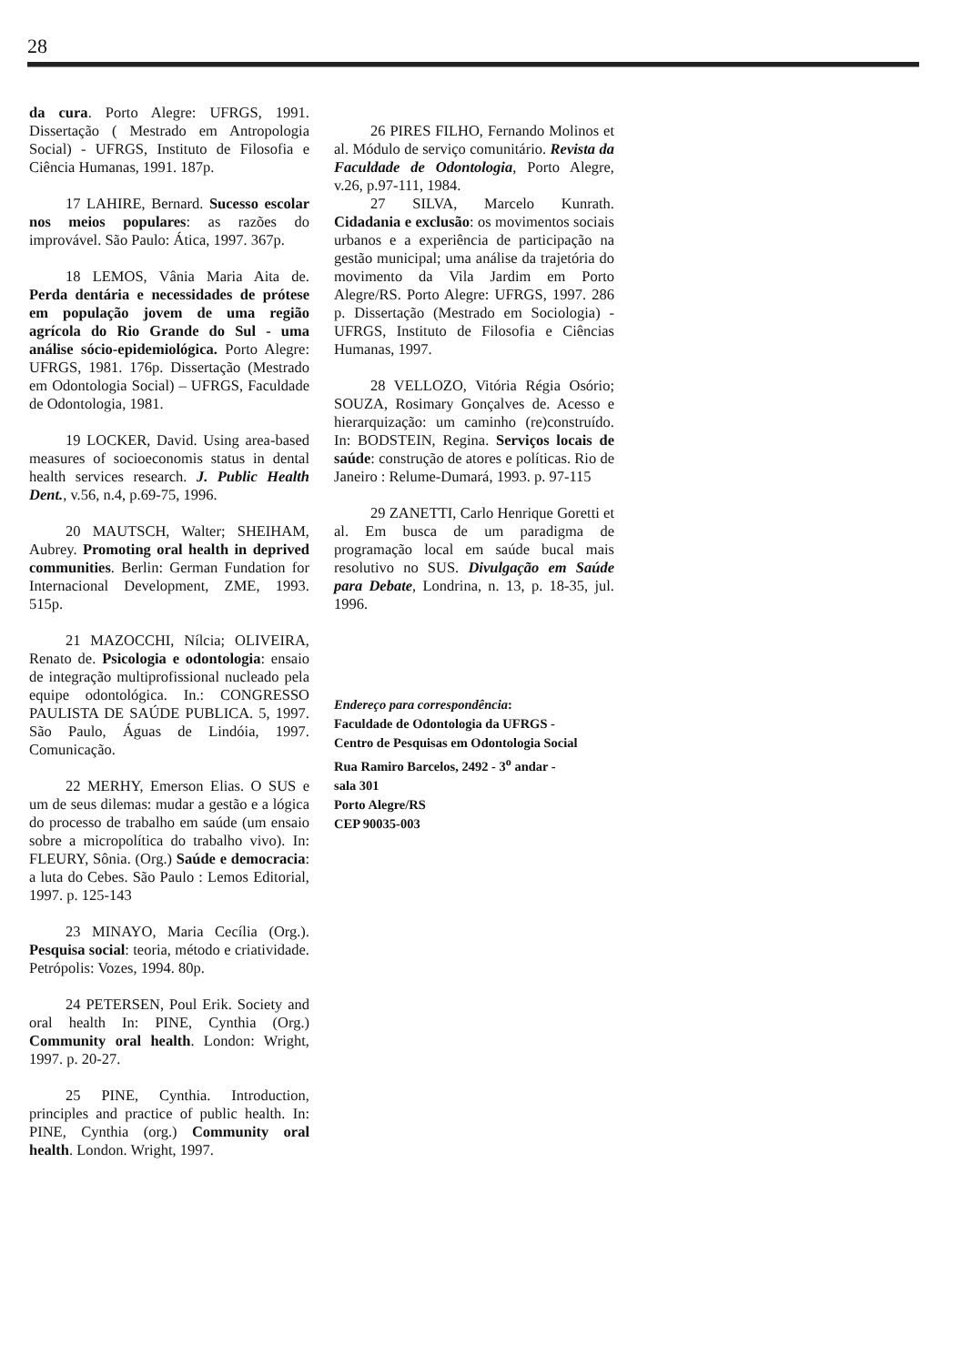28
da cura. Porto Alegre: UFRGS, 1991. Dissertação ( Mestrado em Antropologia Social) - UFRGS, Instituto de Filosofia e Ciência Humanas, 1991. 187p.
17 LAHIRE, Bernard. Sucesso escolar nos meios populares: as razões do improvável. São Paulo: Ática, 1997. 367p.
18 LEMOS, Vânia Maria Aita de. Perda dentária e necessidades de prótese em população jovem de uma região agrícola do Rio Grande do Sul - uma análise sócio-epidemiológica. Porto Alegre: UFRGS, 1981. 176p. Dissertação (Mestrado em Odontologia Social) – UFRGS, Faculdade de Odontologia, 1981.
19 LOCKER, David. Using area-based measures of socioeconomis status in dental health services research. J. Public Health Dent., v.56, n.4, p.69-75, 1996.
20 MAUTSCH, Walter; SHEIHAM, Aubrey. Promoting oral health in deprived communities. Berlin: German Fundation for Internacional Development, ZME, 1993. 515p.
21 MAZOCCHI, Nílcia; OLIVEIRA, Renato de. Psicologia e odontologia: ensaio de integração multiprofissional nucleado pela equipe odontológica. In.: CONGRESSO PAULISTA DE SAÚDE PUBLICA. 5, 1997. São Paulo, Águas de Lindóia, 1997. Comunicação.
22 MERHY, Emerson Elias. O SUS e um de seus dilemas: mudar a gestão e a lógica do processo de trabalho em saúde (um ensaio sobre a micropolítica do trabalho vivo). In: FLEURY, Sônia. (Org.) Saúde e democracia: a luta do Cebes. São Paulo : Lemos Editorial, 1997. p. 125-143
23 MINAYO, Maria Cecília (Org.). Pesquisa social: teoria, método e criatividade. Petrópolis: Vozes, 1994. 80p.
24 PETERSEN, Poul Erik. Society and oral health In: PINE, Cynthia (Org.) Community oral health. London: Wright, 1997. p. 20-27.
25 PINE, Cynthia. Introduction, principles and practice of public health. In: PINE, Cynthia (org.) Community oral health. London. Wright, 1997.
26 PIRES FILHO, Fernando Molinos et al. Módulo de serviço comunitário. Revista da Faculdade de Odontologia, Porto Alegre, v.26, p.97-111, 1984.
27 SILVA, Marcelo Kunrath. Cidadania e exclusão: os movimentos sociais urbanos e a experiência de participação na gestão municipal; uma análise da trajetória do movimento da Vila Jardim em Porto Alegre/RS. Porto Alegre: UFRGS, 1997. 286 p. Dissertação (Mestrado em Sociologia) - UFRGS, Instituto de Filosofia e Ciências Humanas, 1997.
28 VELLOZO, Vitória Régia Osório; SOUZA, Rosimary Gonçalves de. Acesso e hierarquização: um caminho (re)construído. In: BODSTEIN, Regina. Serviços locais de saúde: construção de atores e políticas. Rio de Janeiro : Relume-Dumará, 1993. p. 97-115
29 ZANETTI, Carlo Henrique Goretti et al. Em busca de um paradigma de programação local em saúde bucal mais resolutivo no SUS. Divulgação em Saúde para Debate, Londrina, n. 13, p. 18-35, jul. 1996.
Endereço para correspondência:
Faculdade de Odontologia da UFRGS -
Centro de Pesquisas em Odontologia Social
Rua Ramiro Barcelos, 2492 - 3<sup>o</sup> andar -
sala 301
Porto Alegre/RS
CEP 90035-003